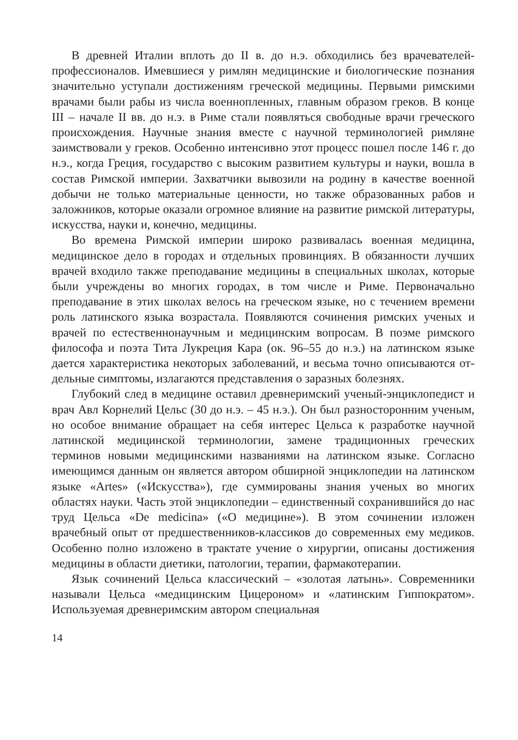В древней Италии вплоть до II в. до н.э. обходились без врачевате­лей-профессионалов. Имевшиеся у римлян медицинские и биологиче­ские познания значительно уступали достижениям греческой медици­ны. Первыми римскими врачами были рабы из числа военнопленных, главным образом греков. В конце III – начале II вв. до н.э. в Риме стали появляться свободные врачи греческого происхождения. Научные зна­ния вместе с научной терминологией римляне заимствовали у греков. Особенно интенсивно этот процесс пошел после 146 г. до н.э., когда Греция, государство с высоким развитием культуры и науки, вошла в состав Римской империи. Захватчики вывозили на родину в качестве военной добычи не только материальные ценности, но также образо­ванных рабов и заложников, которые оказали огромное влияние на раз­витие римской литературы, искусства, науки и, конечно, медицины.
Во времена Римской империи широко развивалась военная медици­на, медицинское дело в городах и отдельных провинциях. В обязанно­сти лучших врачей входило также преподавание медицины в специаль­ных школах, которые были учреждены во многих городах, в том числе и Риме. Первоначально преподавание в этих школах велось на грече­ском языке, но с течением времени роль латинского языка возрастала. Появляются сочинения римских ученых и врачей по естественнонауч­ным и медицинским вопросам. В поэме римского философа и поэта Тита Лукреция Кара (ок. 96–55 до н.э.) на латинском языке дается ха­рактеристика некоторых заболеваний, и весьма точно описываются от­дельные симптомы, излагаются представления о заразных болезнях.
Глубокий след в медицине оставил древнеримский ученый-энци­клопедист и врач Авл Корнелий Цельс (30 до н.э. – 45 н.э.). Он был разносторонним ученым, но особое внимание обращает на себя инте­рес Цельса к разработке научной латинской медицинской терминоло­гии, замене традиционных греческих терминов новыми медицинскими названиями на латинском языке. Согласно имеющимся данным он яв­ляется автором обширной энциклопедии на латинском языке «Artes» («Искусства»), где суммированы знания ученых во многих областях науки. Часть этой энциклопедии – единственный сохранившийся до нас труд Цельса «De medicina» («О медицине»). В этом сочинении из­ложен врачебный опыт от предшественников-классиков до современ­ных ему медиков. Особенно полно изложено в трактате учение о хи­рургии, описаны достижения медицины в области диетики, патологии, терапии, фармакотерапии.
Язык сочинений Цельса классический – «золотая латынь». Совре­менники называли Цельса «медицинским Цицероном» и «латинским Гиппократом». Используемая древнеримским автором специальная
14